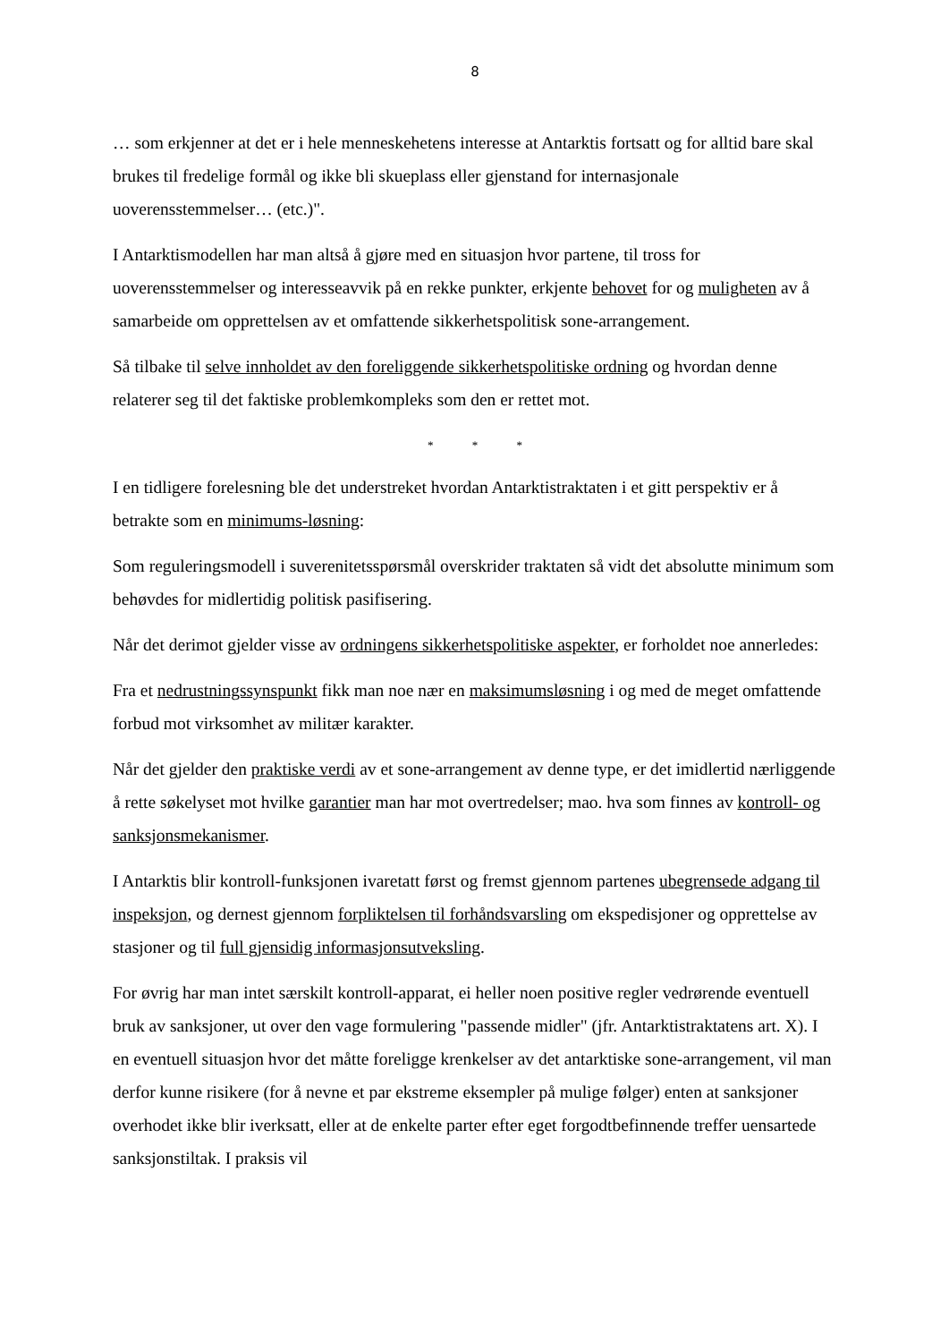8
… som erkjenner at det er i hele menneskehetens interesse at Antarktis fortsatt og for alltid bare skal brukes til fredelige formål og ikke bli skueplass eller gjenstand for internasjonale uoverensstemmelser… (etc.)".
I Antarktismodellen har man altså å gjøre med en situasjon hvor partene, til tross for uoverensstemmelser og interesseavvik på en rekke punkter, erkjente behovet for og muligheten av å samarbeide om opprettelsen av et omfattende sikkerhetspolitisk sone-arrangement.
Så tilbake til selve innholdet av den foreliggende sikkerhetspolitiske ordning og hvordan denne relaterer seg til det faktiske problemkompleks som den er rettet mot.
* * *
I en tidligere forelesning ble det understreket hvordan Antarktistraktaten i et gitt perspektiv er å betrakte som en minimums-løsning:
Som reguleringsmodell i suverenitetsspørsmål overskrider traktaten så vidt det absolutte minimum som behøvdes for midlertidig politisk pasifisering.
Når det derimot gjelder visse av ordningens sikkerhetspolitiske aspekter, er forholdet noe annerledes:
Fra et nedrustningssynspunkt fikk man noe nær en maksimumsløsning i og med de meget omfattende forbud mot virksomhet av militær karakter.
Når det gjelder den praktiske verdi av et sone-arrangement av denne type, er det imidlertid nærliggende å rette søkelyset mot hvilke garantier man har mot overtredelser; mao. hva som finnes av kontroll- og sanksjonsmekanismer.
I Antarktis blir kontroll-funksjonen ivaretatt først og fremst gjennom partenes ubegrensede adgang til inspeksjon, og dernest gjennom forpliktelsen til forhåndsvarsling om ekspedisjoner og opprettelse av stasjoner og til full gjensidig informasjonsutveksling.
For øvrig har man intet særskilt kontroll-apparat, ei heller noen positive regler vedrørende eventuell bruk av sanksjoner, ut over den vage formulering "passende midler" (jfr. Antarktistraktatens art. X). I en eventuell situasjon hvor det måtte foreligge krenkelser av det antarktiske sone-arrangement, vil man derfor kunne risikere (for å nevne et par ekstreme eksempler på mulige følger) enten at sanksjoner overhodet ikke blir iverksatt, eller at de enkelte parter efter eget forgodtbefinnende treffer uensartede sanksjonstiltak. I praksis vil